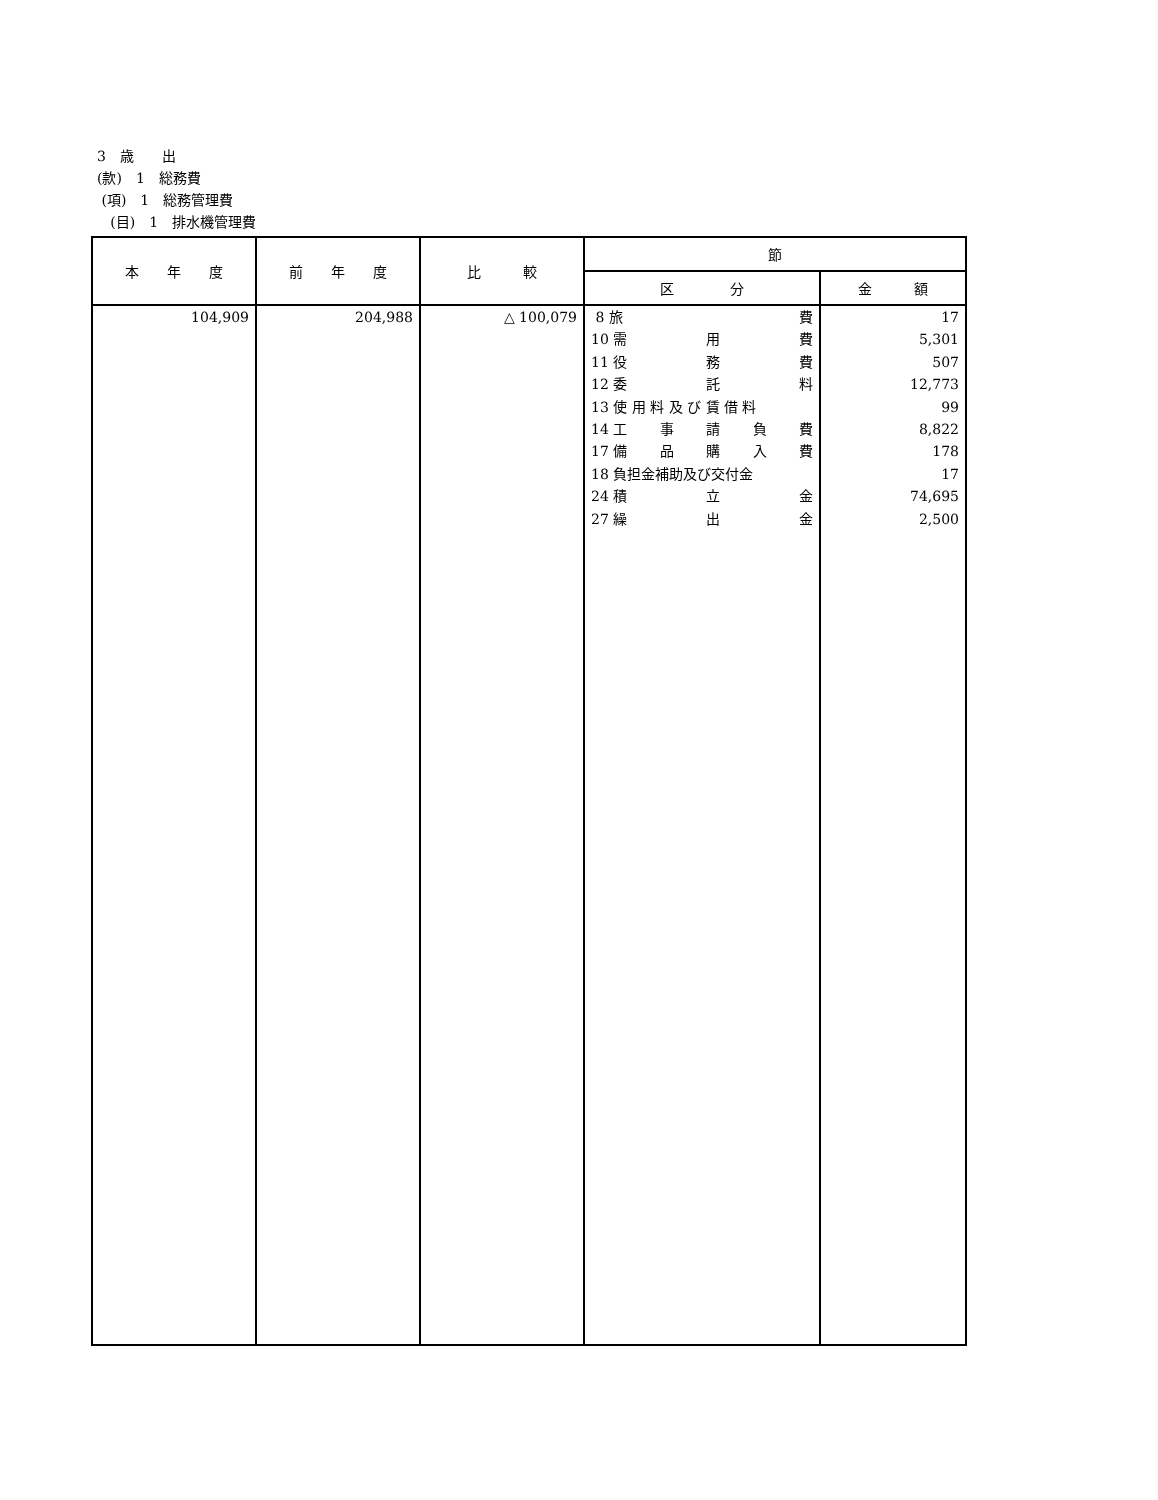3　歳　　出
(款)　1　総務費
(項)　1　総務管理費
(目)　1　排水機管理費
| 本 年 度 | 前 年 度 | 比 較 | 節 | |
| --- | --- | --- | --- | --- |
| | | | 区 分 | 金 額 |
| 104,909 | 204,988 | △ 100,079 | 8 旅 費 10 需 用 費 11 役 務 費 12 委 託 料 13 使 用 料 及 び 賃 借 料 14 工 事 請 負 費 17 備 品 購 入 費 18 負担金補助及び交付金 24 積 立 金 27 繰 出 金 | 17 5,301 507 12,773 99 8,822 178 17 74,695 2,500 |